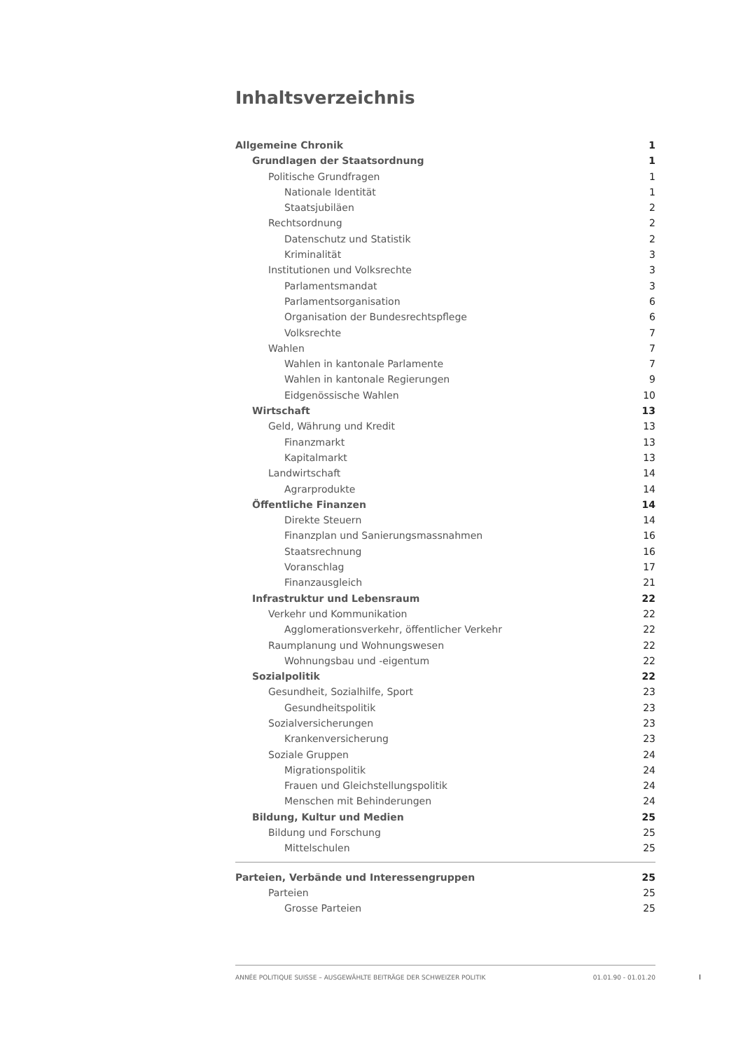Inhaltsverzeichnis
Allgemeine Chronik 1
Grundlagen der Staatsordnung 1
Politische Grundfragen 1
Nationale Identität 1
Staatsjubiläen 2
Rechtsordnung 2
Datenschutz und Statistik 2
Kriminalität 3
Institutionen und Volksrechte 3
Parlamentsmandat 3
Parlamentsorganisation 6
Organisation der Bundesrechtspflege 6
Volksrechte 7
Wahlen 7
Wahlen in kantonale Parlamente 7
Wahlen in kantonale Regierungen 9
Eidgenössische Wahlen 10
Wirtschaft 13
Geld, Währung und Kredit 13
Finanzmarkt 13
Kapitalmarkt 13
Landwirtschaft 14
Agrarprodukte 14
Öffentliche Finanzen 14
Direkte Steuern 14
Finanzplan und Sanierungsmassnahmen 16
Staatsrechnung 16
Voranschlag 17
Finanzausgleich 21
Infrastruktur und Lebensraum 22
Verkehr und Kommunikation 22
Agglomerationsverkehr, öffentlicher Verkehr 22
Raumplanung und Wohnungswesen 22
Wohnungsbau und -eigentum 22
Sozialpolitik 22
Gesundheit, Sozialhilfe, Sport 23
Gesundheitspolitik 23
Sozialversicherungen 23
Krankenversicherung 23
Soziale Gruppen 24
Migrationspolitik 24
Frauen und Gleichstellungspolitik 24
Menschen mit Behinderungen 24
Bildung, Kultur und Medien 25
Bildung und Forschung 25
Mittelschulen 25
Parteien, Verbände und Interessengruppen 25
Parteien 25
Grosse Parteien 25
ANNÉE POLITIQUE SUISSE – AUSGEWÄHLTE BEITRÄGE DER SCHWEIZER POLITIK 01.01.90 - 01.01.20
I